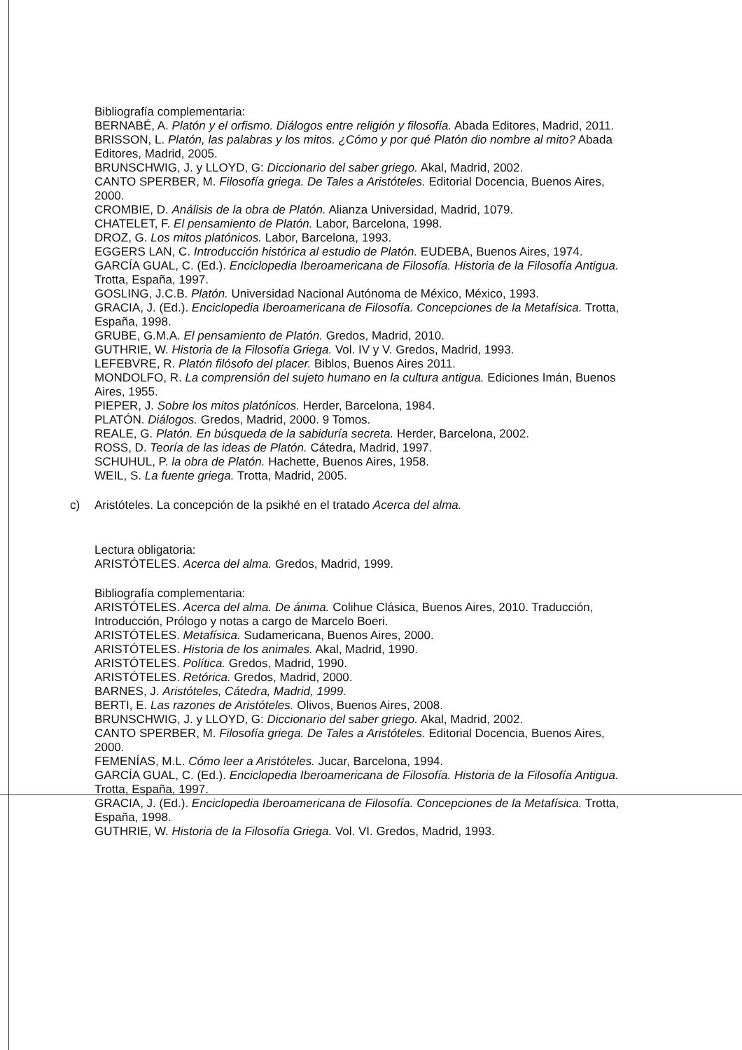Bibliografía complementaria:
BERNABÉ, A. Platón y el orfismo. Diálogos entre religión y filosofía. Abada Editores, Madrid, 2011.
BRISSON, L. Platón, las palabras y los mitos. ¿Cómo y por qué Platón dio nombre al mito? Abada Editores, Madrid, 2005.
BRUNSCHWIG, J. y LLOYD, G: Diccionario del saber griego. Akal, Madrid, 2002.
CANTO SPERBER, M. Filosofía griega. De Tales a Aristóteles. Editorial Docencia, Buenos Aires, 2000.
CROMBIE, D. Análisis de la obra de Platón. Alianza Universidad, Madrid, 1079.
CHATELET, F. El pensamiento de Platón. Labor, Barcelona, 1998.
DROZ, G. Los mitos platónicos. Labor, Barcelona, 1993.
EGGERS LAN, C. Introducción histórica al estudio de Platón. EUDEBA, Buenos Aires, 1974.
GARCÍA GUAL, C. (Ed.). Enciclopedia Iberoamericana de Filosofía. Historia de la Filosofía Antigua. Trotta, España, 1997.
GOSLING, J.C.B. Platón. Universidad Nacional Autónoma de México, México, 1993.
GRACIA, J. (Ed.). Enciclopedia Iberoamericana de Filosofía. Concepciones de la Metafísica. Trotta, España, 1998.
GRUBE, G.M.A. El pensamiento de Platón. Gredos, Madrid, 2010.
GUTHRIE, W. Historia de la Filosofía Griega. Vol. IV y V. Gredos, Madrid, 1993.
LEFEBVRE, R. Platón filósofo del placer. Biblos, Buenos Aires 2011.
MONDOLFO, R. La comprensión del sujeto humano en la cultura antigua. Ediciones Imán, Buenos Aires, 1955.
PIEPER, J. Sobre los mitos platónicos. Herder, Barcelona, 1984.
PLATÓN. Diálogos. Gredos, Madrid, 2000. 9 Tomos.
REALE, G. Platón. En búsqueda de la sabiduría secreta. Herder, Barcelona, 2002.
ROSS, D. Teoría de las ideas de Platón. Cátedra, Madrid, 1997.
SCHUHUL, P. la obra de Platón. Hachette, Buenos Aires, 1958.
WEIL, S. La fuente griega. Trotta, Madrid, 2005.
c) Aristóteles. La concepción de la psikhé en el tratado Acerca del alma.
Lectura obligatoria:
ARISTÓTELES. Acerca del alma. Gredos, Madrid, 1999.
Bibliografía complementaria:
ARISTÓTELES. Acerca del alma. De ánima. Colihue Clásica, Buenos Aires, 2010. Traducción, Introducción, Prólogo y notas a cargo de Marcelo Boeri.
ARISTÓTELES. Metafísica. Sudamericana, Buenos Aires, 2000.
ARISTÓTELES. Historia de los animales. Akal, Madrid, 1990.
ARISTÓTELES. Política. Gredos, Madrid, 1990.
ARISTÓTELES. Retórica. Gredos, Madrid, 2000.
BARNES, J. Aristóteles, Cátedra, Madrid, 1999.
BERTI, E. Las razones de Aristóteles. Olivos, Buenos Aires, 2008.
BRUNSCHWIG, J. y LLOYD, G: Diccionario del saber griego. Akal, Madrid, 2002.
CANTO SPERBER, M. Filosofía griega. De Tales a Aristóteles. Editorial Docencia, Buenos Aires, 2000.
FEMENÍAS, M.L. Cómo leer a Aristóteles. Jucar, Barcelona, 1994.
GARCÍA GUAL, C. (Ed.). Enciclopedia Iberoamericana de Filosofía. Historia de la Filosofía Antigua. Trotta, España, 1997.
GRACIA, J. (Ed.). Enciclopedia Iberoamericana de Filosofía. Concepciones de la Metafísica. Trotta, España, 1998.
GUTHRIE, W. Historia de la Filosofía Griega. Vol. VI. Gredos, Madrid, 1993.